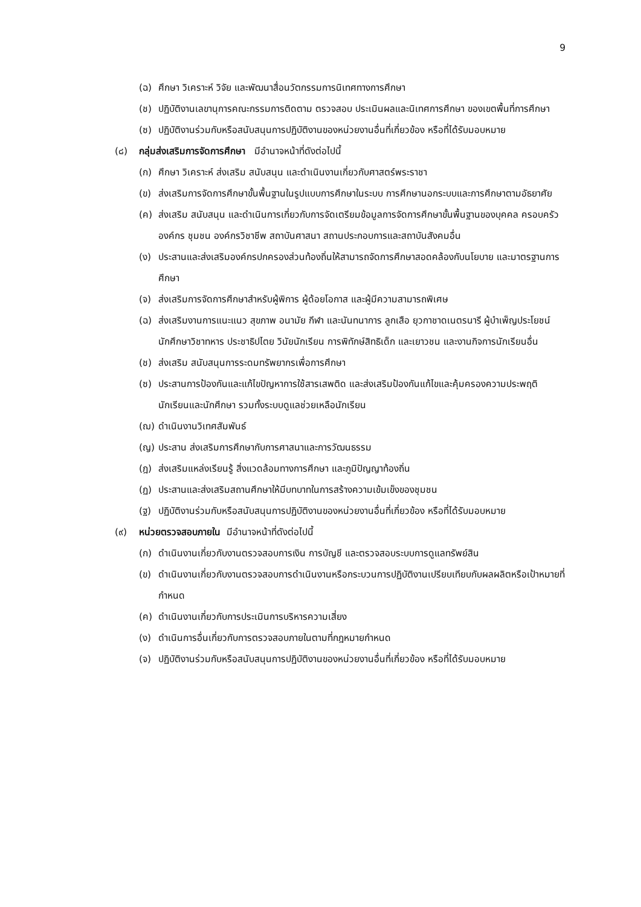9
(ฉ) ศึกษา วิเคราะห์ วิจัย และพัฒนาสื่อนวัตกรรมการนิเทศทางการศึกษา
(ช) ปฏิบัติงานเลขานุการคณะกรรมการติดตาม ตรวจสอบ ประเมินผลและนิเทศการศึกษา ของเขตพื้นที่การศึกษา
(ซ) ปฏิบัติงานร่วมกับหรือสนับสนุนการปฏิบัติงานของหน่วยงานอื่นที่เกี่ยวข้อง หรือที่ได้รับมอบหมาย
(๘) กลุ่มส่งเสริมการจัดการศึกษา มีอำนาจหน้าที่ดังต่อไปนี้
(ก) ศึกษา วิเคราะห์ ส่งเสริม สนับสนุน และดำเนินงานเกี่ยวกับศาสตร์พระราชา
(ข) ส่งเสริมการจัดการศึกษาขั้นพื้นฐานในรูปแบบการศึกษาในระบบ การศึกษานอกระบบและการศึกษาตามอัธยาศัย
(ค) ส่งเสริม สนับสนุน และดำเนินการเกี่ยวกับการจัดเตรียมข้อมูลการจัดการศึกษาขั้นพื้นฐานของบุคคล ครอบครัว องค์กร ชุมชน องค์กรวิชาชีพ สถาบันศาสนา สถานประกอบการและสถาบันสังคมอื่น
(ง) ประสานและส่งเสริมองค์กรปกครองส่วนท้องถิ่นให้สามารถจัดการศึกษาสอดคล้องกับนโยบาย และมาตรฐานการศึกษา
(จ) ส่งเสริมการจัดการศึกษาสำหรับผู้พิการ ผู้ด้อยโอกาส และผู้มีความสามารถพิเศษ
(ฉ) ส่งเสริมงานการแนะแนว สุขภาพ อนามัย กีฬา และนันทนาการ ลูกเสือ ยุวกาชาดเนตรนารี ผู้บำเพ็ญประโยชน์ นักศึกษาวิชาทหาร ประชาธิปไตย วินัยนักเรียน การพิทักษ์สิทธิเด็ก และเยาวชน และงานกิจการนักเรียนอื่น
(ช) ส่งเสริม สนับสนุนการระดมทรัพยากรเพื่อการศึกษา
(ซ) ประสานการป้องกันและแก้ไขปัญหาการใช้สารเสพติด และส่งเสริมป้องกันแก้ไขและคุ้มครองความประพฤตินักเรียนและนักศึกษา รวมทั้งระบบดูแลช่วยเหลือนักเรียน
(ฌ) ดำเนินงานวิเทศสัมพันธ์
(ญ) ประสาน ส่งเสริมการศึกษากับการศาสนาและการวัฒนธรรม
(ฎ) ส่งเสริมแหล่งเรียนรู้ สิ่งแวดล้อมทางการศึกษา และภูมิปัญญาท้องถิ่น
(ฏ) ประสานและส่งเสริมสถานศึกษาให้มีบทบาทในการสร้างความเข้มเข็งของชุมชน
(ฐ) ปฏิบัติงานร่วมกับหรือสนับสนุนการปฏิบัติงานของหน่วยงานอื่นที่เกี่ยวข้อง หรือที่ได้รับมอบหมาย
(๙) หน่วยตรวจสอบภายใน มีอำนาจหน้าที่ดังต่อไปนี้
(ก) ดำเนินงานเกี่ยวกับงานตรวจสอบการเงิน การบัญชี และตรวจสอบระบบการดูแลทรัพย์สิน
(ข) ดำเนินงานเกี่ยวกับงานตรวจสอบการดำเนินงานหรือกระบวนการปฏิบัติงานเปรียบเทียบกับผลผลิตหรือเป้าหมายที่กำหนด
(ค) ดำเนินงานเกี่ยวกับการประเมินการบริหารความเสี่ยง
(ง) ดำเนินการอื่นเกี่ยวกับการตรวจสอบภายในตามที่กฎหมายกำหนด
(จ) ปฏิบัติงานร่วมกับหรือสนับสนุนการปฏิบัติงานของหน่วยงานอื่นที่เกี่ยวข้อง หรือที่ได้รับมอบหมาย